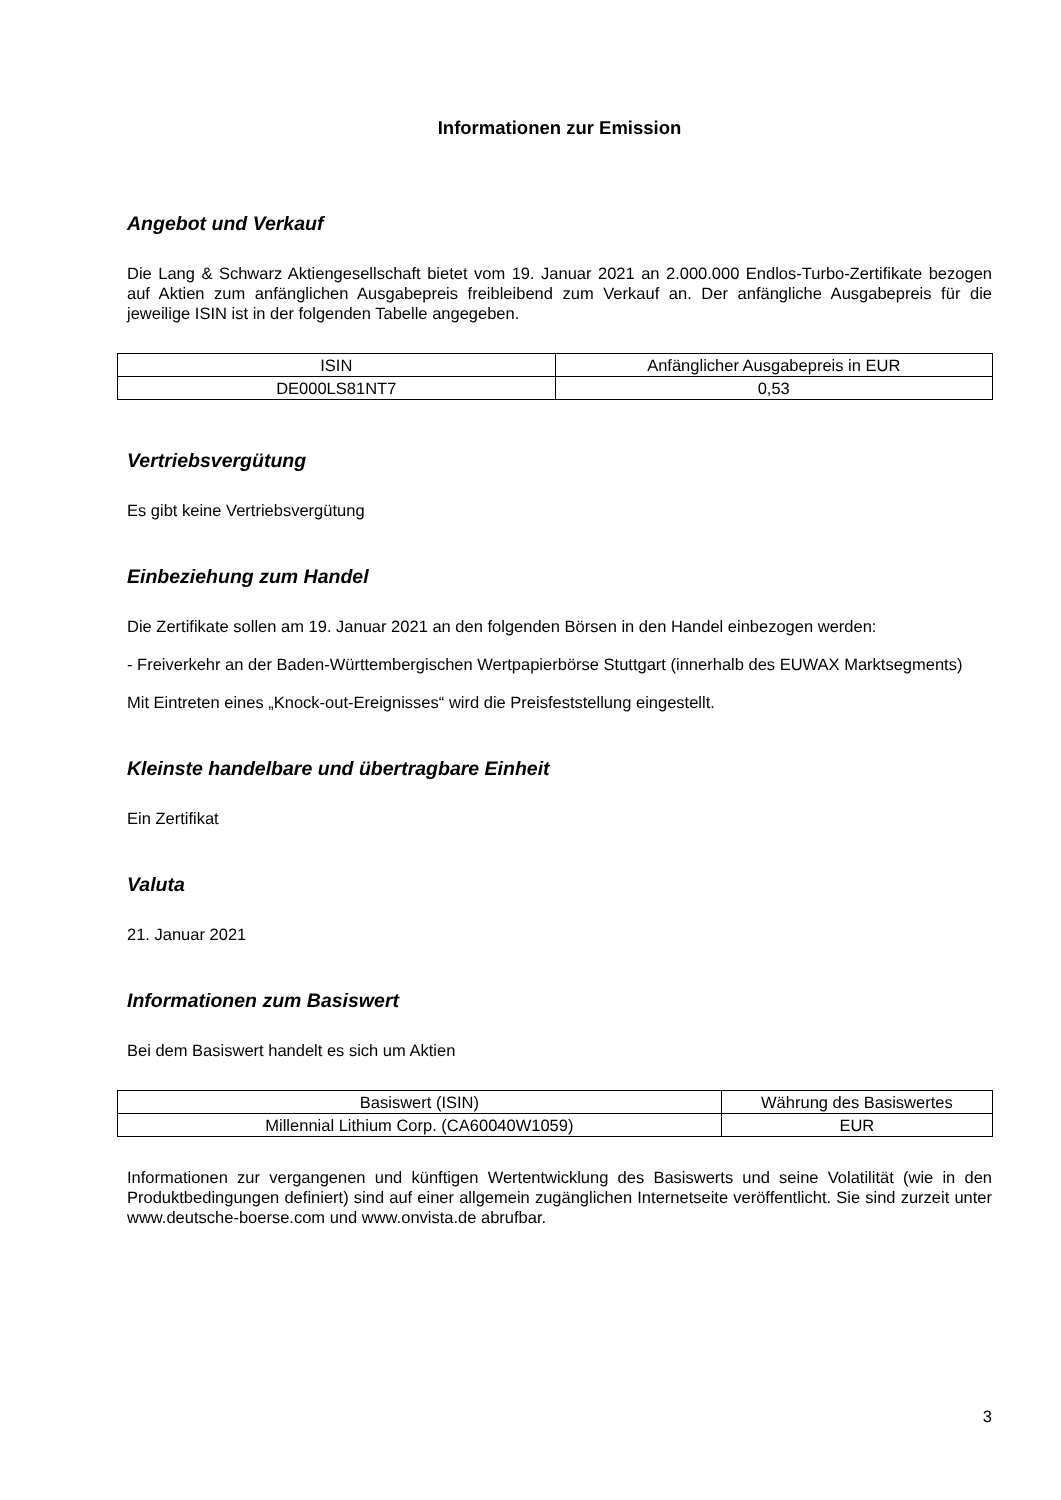Informationen zur Emission
Angebot und Verkauf
Die Lang & Schwarz Aktiengesellschaft bietet vom 19. Januar 2021 an 2.000.000 Endlos-Turbo-Zertifikate bezogen auf Aktien zum anfänglichen Ausgabepreis freibleibend zum Verkauf an. Der anfängliche Ausgabepreis für die jeweilige ISIN ist in der folgenden Tabelle angegeben.
| ISIN | Anfänglicher Ausgabepreis in EUR |
| DE000LS81NT7 | 0,53 |
Vertriebsvergütung
Es gibt keine Vertriebsvergütung
Einbeziehung zum Handel
Die Zertifikate sollen am 19. Januar 2021 an den folgenden Börsen in den Handel einbezogen werden:
- Freiverkehr an der Baden-Württembergischen Wertpapierbörse Stuttgart (innerhalb des EUWAX Marktsegments)
Mit Eintreten eines „Knock-out-Ereignisses“ wird die Preisfeststellung eingestellt.
Kleinste handelbare und übertragbare Einheit
Ein Zertifikat
Valuta
21. Januar 2021
Informationen zum Basiswert
Bei dem Basiswert handelt es sich um Aktien
| Basiswert (ISIN) | Währung des Basiswertes |
| Millennial Lithium Corp. (CA60040W1059) | EUR |
Informationen zur vergangenen und künftigen Wertentwicklung des Basiswerts und seine Volatilität (wie in den Produktbedingungen definiert) sind auf einer allgemein zugänglichen Internetseite veröffentlicht. Sie sind zurzeit unter www.deutsche-boerse.com und www.onvista.de abrufbar.
3